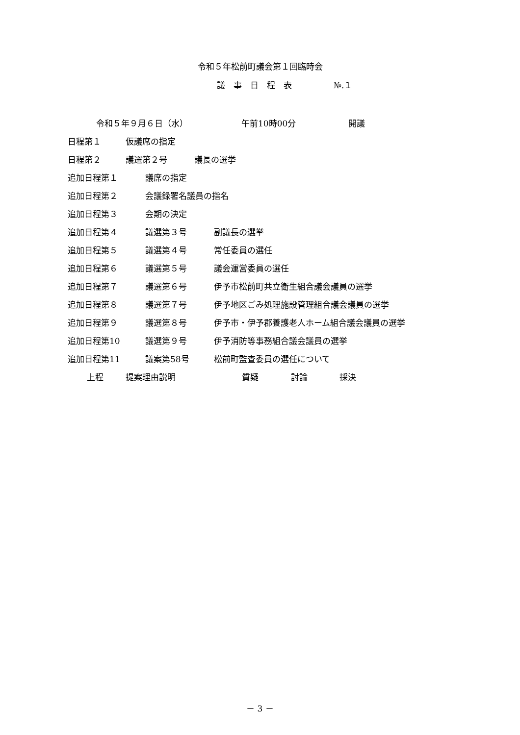令和５年松前町議会第１回臨時会
議　事　日　程　表　　　　　№.１
令和５年９月６日（水） 午前10時00分 開議
日程第１ 仮議席の指定
日程第２ 議選第２号 議長の選挙
追加日程第１ 議席の指定
追加日程第２ 会議録署名議員の指名
追加日程第３ 会期の決定
追加日程第４ 議選第３号 副議長の選挙
追加日程第５ 議選第４号 常任委員の選任
追加日程第６ 議選第５号 議会運営委員の選任
追加日程第７ 議選第６号 伊予市松前町共立衛生組合議会議員の選挙
追加日程第８ 議選第７号 伊予地区ごみ処理施設管理組合議会議員の選挙
追加日程第９ 議選第８号 伊予市・伊予郡養護老人ホーム組合議会議員の選挙
追加日程第10 議選第９号 伊予消防等事務組合議会議員の選挙
追加日程第11 議案第58号 松前町監査委員の選任について
上程 提案理由説明 質疑 討論 採決
－ 3 －